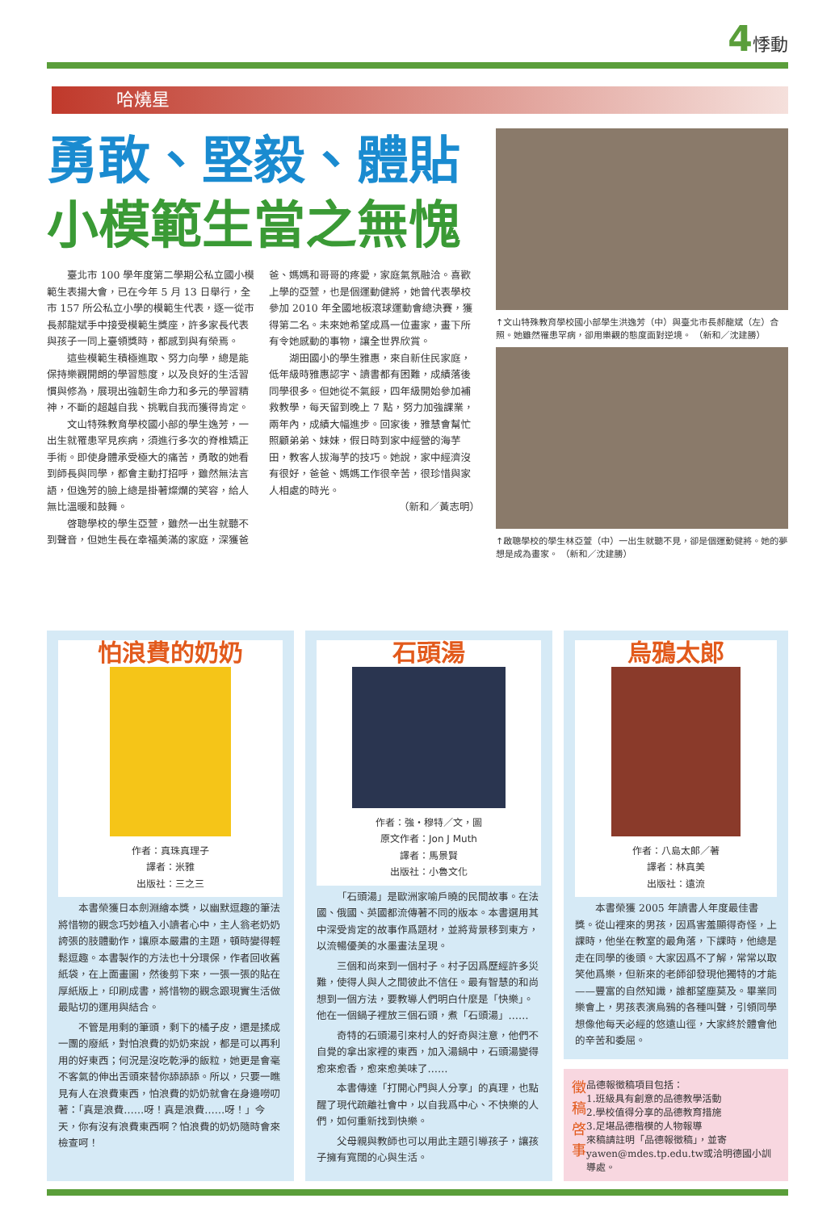4悸動
哈燒星
勇敢、堅毅、體貼
小模範生當之無愧
臺北市 100 學年度第二學期公私立國小模範生表揚大會，已在今年 5 月 13 日舉行，全市 157 所公私立小學的模範生代表，逐一從市長郝龍斌手中接受模範生獎座，許多家長代表與孩子一同上臺領獎時，都感到與有榮焉。
這些模範生積極進取、努力向學，總是能保持樂觀開朗的學習態度，以及良好的生活習慣與修為，展現出強韌生命力和多元的學習精神，不斷的超越自我、挑戰自我而獲得肯定。
文山特殊教育學校國小部的學生逸芳，一出生就罹患罕見疾病，須進行多次的脊椎矯正手術。即使身體承受極大的痛苦，勇敢的她看到師長與同學，都會主動打招呼，雖然無法言語，但逸芳的臉上總是掛著燦爛的笑容，給人無比溫暖和鼓舞。
啓聰學校的學生亞萱，雖然一出生就聽不到聲音，但她生長在幸福美滿的家庭，深獲爸爸、媽媽和哥哥的疼愛，家庭氣氛融洽。喜歡上學的亞萱，也是個運動健將，她曾代表學校參加 2010 年全國地板滾球運動會總決賽，獲得第二名。未來她希望成爲一位畫家，畫下所有令她感動的事物，讓全世界欣賞。
湖田國小的學生雅惠，來自新住民家庭，低年級時雅惠認字、讀書都有困難，成績落後同學很多。但她從不氣餒，四年級開始參加補救教學，每天留到晚上 7 點，努力加強課業，兩年內，成績大幅進步。回家後，雅慧會幫忙照顧弟弟、妹妹，假日時到家中經營的海芋田，教客人拔海芋的技巧。她說，家中經濟沒有很好，爸爸、媽媽工作很辛苦，很珍惜與家人相處的時光。
（新和／黃志明）
↑文山特殊教育學校國小部學生洪逸芳（中）與臺北市長郝龍斌（左）合照。她雖然罹患罕病，卻用樂觀的態度面對逆境。 （新和／沈建勝）
↑啟聰學校的學生林亞萱（中）一出生就聽不見，卻是個運動健將。她的夢想是成為畫家。 （新和／沈建勝）
怕浪費的奶奶
作者：真珠真理子
譯者：米雅
出版社：三之三
本書榮獲日本劍淵繪本獎，以幽默逗趣的筆法將惜物的觀念巧妙植入小讀者心中，主人翁老奶奶誇張的肢體動作，讓原本嚴肅的主題，頓時變得輕鬆逗趣。本書製作的方法也十分環保，作者回收舊紙袋，在上面畫圖，然後剪下來，一張一張的貼在厚紙版上，印刷成書，將惜物的觀念跟現實生活做最貼切的運用與結合。
不管是用剩的筆頭，剩下的橘子皮，還是揉成一團的廢紙，對怕浪費的奶奶來說，都是可以再利用的好東西；何況是沒吃乾淨的飯粒，她更是會毫不客氣的伸出舌頭來替你舔舔舔。所以，只要一瞧見有人在浪費東西，怕浪費的奶奶就會在身邊嘮叨著：「真是浪費……呀！真是浪費……呀！」今天，你有沒有浪費東西啊？怕浪費的奶奶隨時會來檢查呵！
石頭湯
作者：強・穆特／文，圖
原文作者：Jon J Muth
譯者：馬景賢
出版社：小魯文化
「石頭湯」是歐洲家喻戶曉的民間故事。在法國、俄國、英國都流傳著不同的版本。本書選用其中深受肯定的故事作爲題材，並將背景移到東方，以流暢優美的水墨畫法呈現。
三個和尚來到一個村子。村子因爲歷經許多災難，使得人與人之間彼此不信任。最有智慧的和尚想到一個方法，要教導人們明白什麼是「快樂」。他在一個鍋子裡放三個石頭，煮「石頭湯」……
奇特的石頭湯引來村人的好奇與注意，他們不自覺的拿出家裡的東西，加入湯鍋中，石頭湯變得愈來愈香，愈來愈美味了……
本書傳達「打開心門與人分享」的真理，也點醒了現代疏離社會中，以自我爲中心、不快樂的人們，如何重新找到快樂。
父母親與教師也可以用此主題引導孩子，讓孩子擁有寬闊的心與生活。
烏鴉太郎
作者：八島太郎／著
譯者：林真美
出版社：遠流
本書榮獲 2005 年讀書人年度最佳書獎。從山裡來的男孩，因爲害羞顯得奇怪，上課時，他坐在教室的最角落，下課時，他總是走在同學的後頭。大家因爲不了解，常常以取笑他爲樂，但新來的老師卻發現他獨特的才能——豐富的自然知識，誰都望塵莫及。畢業同樂會上，男孩表演烏鴉的各種叫聲，引領同學想像他每天必經的悠遠山徑，大家終於體會他的辛苦和委屈。
徵 稿 啓 事
品德報徵稿項目包括：
1.班級具有創意的品德教學活動
2.學校值得分享的品德教育措施
3.足堪品德楷模的人物報導
來稿請註明「品德報徵稿」，並寄 yawen@mdes.tp.edu.tw或洽明德國小訓導處。